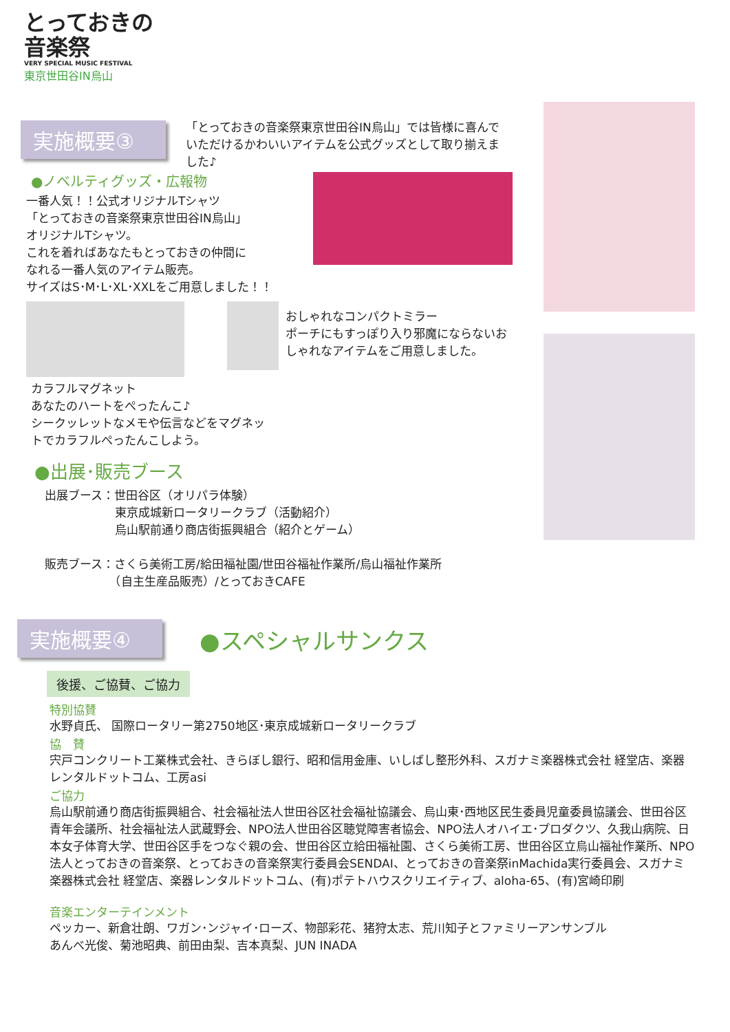とっておきの
音楽祭
VERY SPECIAL MUSIC FESTIVAL
東京世田谷IN烏山
実施概要③
「とっておきの音楽祭東京世田谷IN烏山」では皆様に喜んでいただけるかわいいアイテムを公式グッズとして取り揃えました♪
●ノベルティグッズ・広報物
一番人気！！公式オリジナルTシャツ
「とっておきの音楽祭東京世田谷IN烏山」
オリジナルTシャツ。
これを着ればあなたもとっておきの仲間に
なれる一番人気のアイテム販売。
サイズはS･M･L･XL･XXLをご用意しました！！
おしゃれなコンパクトミラー
ポーチにもすっぽり入り邪魔にならないおしゃれなアイテムをご用意しました。
カラフルマグネット
あなたのハートをぺったんこ♪
シークッレットなメモや伝言などをマグネットでカラフルぺったんこしよう。
●出展･販売ブース
出展ブース：世田谷区（オリパラ体験）
　　　　　　東京成城新ロータリークラブ（活動紹介）
　　　　　　烏山駅前通り商店街振興組合（紹介とゲーム）
販売ブース：さくら美術工房/給田福祉園/世田谷福祉作業所/烏山福祉作業所
　　　　　　（自主生産品販売）/とっておきCAFE
実施概要④ ●スペシャルサンクス
後援、ご協賛、ご協力
特別協賛
水野貞氏、 国際ロータリー第2750地区･東京成城新ロータリークラブ
協　賛
宍戸コンクリート工業株式会社、きらぼし銀行、昭和信用金庫、いしばし整形外科、スガナミ楽器株式会社 経堂店、楽器レンタルドットコム、工房asi
ご協力
烏山駅前通り商店街振興組合、社会福祉法人世田谷区社会福祉協議会、烏山東･西地区民生委員児童委員協議会、世田谷区青年会議所、社会福祉法人武蔵野会、NPO法人世田谷区聴覚障害者協会、NPO法人オハイエ･プロダクツ、久我山病院、日本女子体育大学、世田谷区手をつなぐ親の会、世田谷区立給田福祉園、さくら美術工房、世田谷区立烏山福祉作業所、NPO法人とっておきの音楽祭、とっておきの音楽祭実行委員会SENDAI、とっておきの音楽祭inMachida実行委員会、スガナミ楽器株式会社 経堂店、楽器レンタルドットコム、(有)ポテトハウスクリエイティブ、aloha-65、(有)宮崎印刷
音楽エンターテインメント
ペッカー、新倉壮朗、ワガン･ンジャイ･ローズ、物部彩花、猪狩太志、荒川知子とファミリーアンサンブル
あんべ光俊、菊池昭典、前田由梨、吉本真梨、JUN INADA